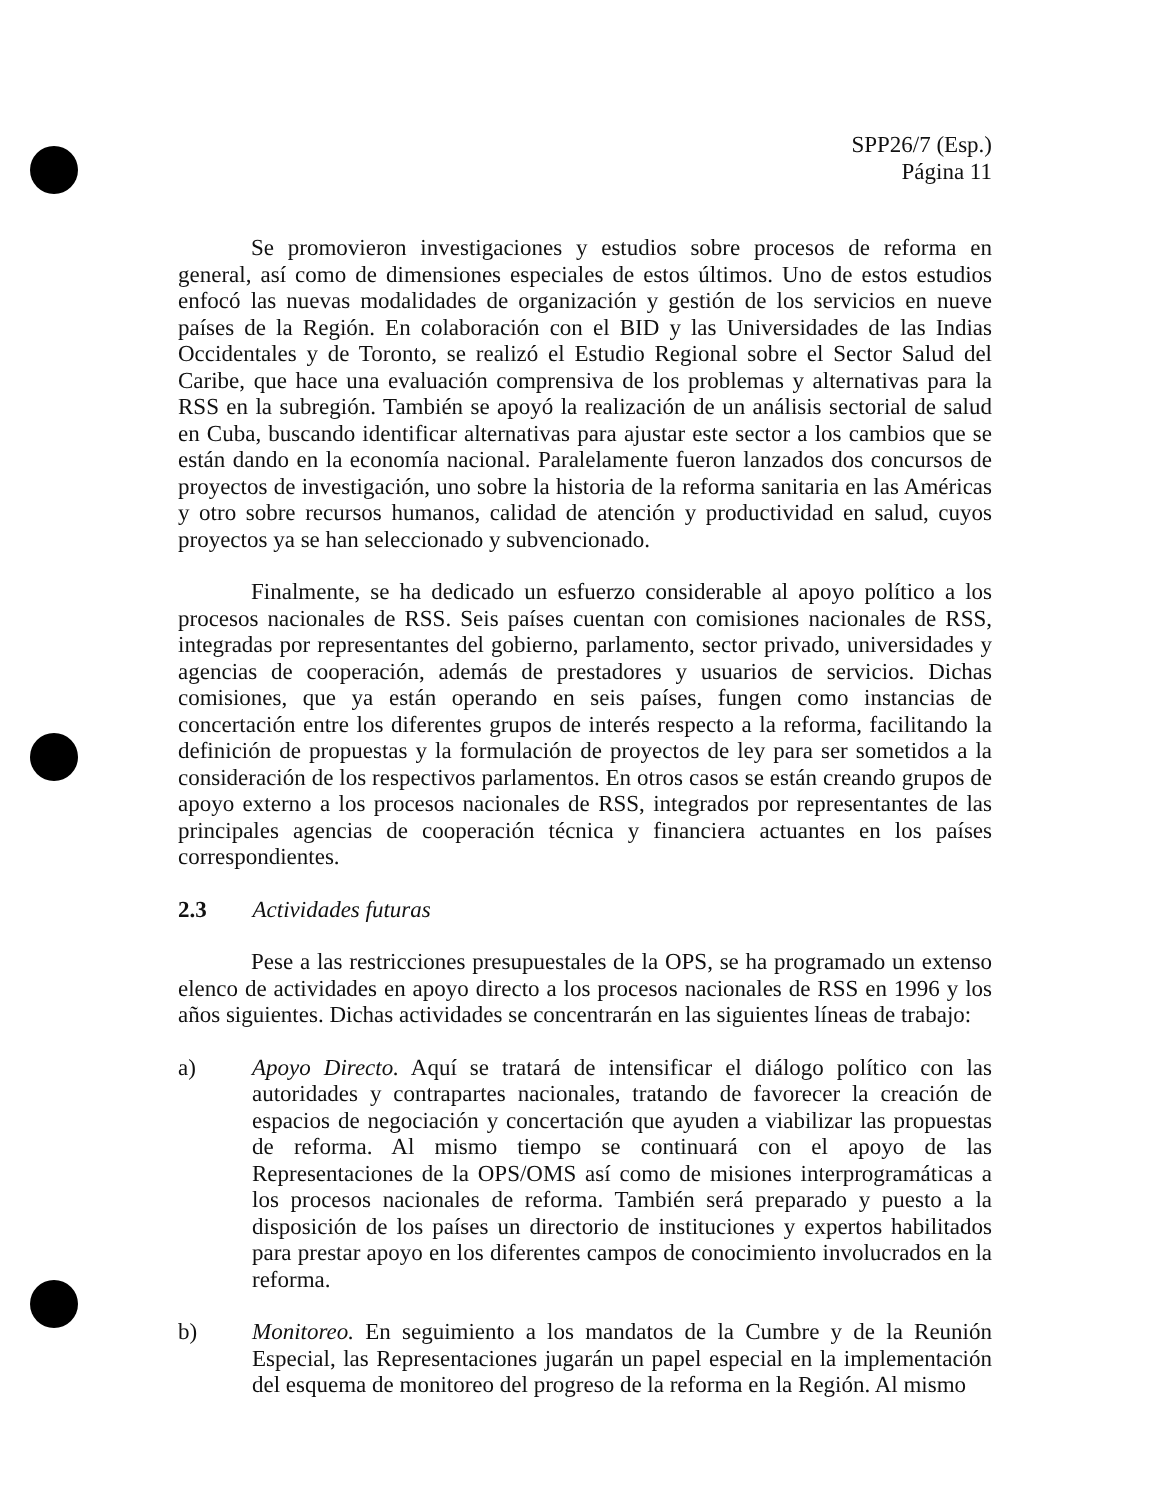SPP26/7 (Esp.)
Página 11
Se promovieron investigaciones y estudios sobre procesos de reforma en general, así como de dimensiones especiales de estos últimos. Uno de estos estudios enfocó las nuevas modalidades de organización y gestión de los servicios en nueve países de la Región. En colaboración con el BID y las Universidades de las Indias Occidentales y de Toronto, se realizó el Estudio Regional sobre el Sector Salud del Caribe, que hace una evaluación comprensiva de los problemas y alternativas para la RSS en la subregión. También se apoyó la realización de un análisis sectorial de salud en Cuba, buscando identificar alternativas para ajustar este sector a los cambios que se están dando en la economía nacional. Paralelamente fueron lanzados dos concursos de proyectos de investigación, uno sobre la historia de la reforma sanitaria en las Américas y otro sobre recursos humanos, calidad de atención y productividad en salud, cuyos proyectos ya se han seleccionado y subvencionado.
Finalmente, se ha dedicado un esfuerzo considerable al apoyo político a los procesos nacionales de RSS. Seis países cuentan con comisiones nacionales de RSS, integradas por representantes del gobierno, parlamento, sector privado, universidades y agencias de cooperación, además de prestadores y usuarios de servicios. Dichas comisiones, que ya están operando en seis países, fungen como instancias de concertación entre los diferentes grupos de interés respecto a la reforma, facilitando la definición de propuestas y la formulación de proyectos de ley para ser sometidos a la consideración de los respectivos parlamentos. En otros casos se están creando grupos de apoyo externo a los procesos nacionales de RSS, integrados por representantes de las principales agencias de cooperación técnica y financiera actuantes en los países correspondientes.
2.3 Actividades futuras
Pese a las restricciones presupuestales de la OPS, se ha programado un extenso elenco de actividades en apoyo directo a los procesos nacionales de RSS en 1996 y los años siguientes. Dichas actividades se concentrarán en las siguientes líneas de trabajo:
a) Apoyo Directo. Aquí se tratará de intensificar el diálogo político con las autoridades y contrapartes nacionales, tratando de favorecer la creación de espacios de negociación y concertación que ayuden a viabilizar las propuestas de reforma. Al mismo tiempo se continuará con el apoyo de las Representaciones de la OPS/OMS así como de misiones interprogramáticas a los procesos nacionales de reforma. También será preparado y puesto a la disposición de los países un directorio de instituciones y expertos habilitados para prestar apoyo en los diferentes campos de conocimiento involucrados en la reforma.
b) Monitoreo. En seguimiento a los mandatos de la Cumbre y de la Reunión Especial, las Representaciones jugarán un papel especial en la implementación del esquema de monitoreo del progreso de la reforma en la Región. Al mismo